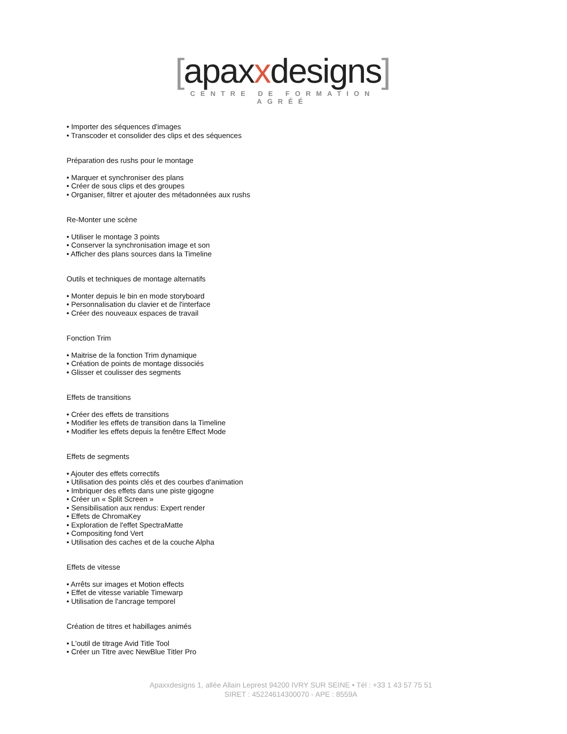[apaxxdesigns]
CENTRE DE FORMATION AGRÉÉ
• Importer des séquences d'images
• Transcoder et consolider des clips et des séquences
Préparation des rushs pour le montage
• Marquer et synchroniser des plans
• Créer de sous clips et des groupes
• Organiser, filtrer et ajouter des métadonnées aux rushs
Re-Monter une scène
• Utiliser le montage 3 points
• Conserver la synchronisation image et son
• Afficher des plans sources dans la Timeline
Outils et techniques de montage alternatifs
• Monter depuis le bin en mode storyboard
• Personnalisation du clavier et de l'interface
• Créer des nouveaux espaces de travail
Fonction Trim
• Maitrise de la fonction Trim dynamique
• Création de points de montage dissociés
• Glisser et coulisser des segments
Effets de transitions
• Créer des effets de transitions
• Modifier les effets de transition dans la Timeline
• Modifier les effets depuis la fenêtre Effect Mode
Effets de segments
• Ajouter des effets correctifs
• Utilisation des points clés et des courbes d'animation
• Imbriquer des effets dans une piste gigogne
• Créer un « Split Screen »
• Sensibilisation aux rendus: Expert render
• Effets de ChromaKey
• Exploration de l'effet SpectraMatte
• Compositing fond Vert
• Utilisation des caches et de la couche Alpha
Effets de vitesse
• Arrêts sur images et Motion effects
• Effet de vitesse variable Timewarp
• Utilisation de l'ancrage temporel
Création de titres et habillages animés
• L'outil de titrage Avid Title Tool
• Créer un Titre avec NewBlue Titler Pro
Apaxxdesigns 1, allée Allain Leprest 94200 IVRY SUR SEINE • Tél : +33 1 43 57 75 51
SIRET : 45224614300070 - APE : 8559A